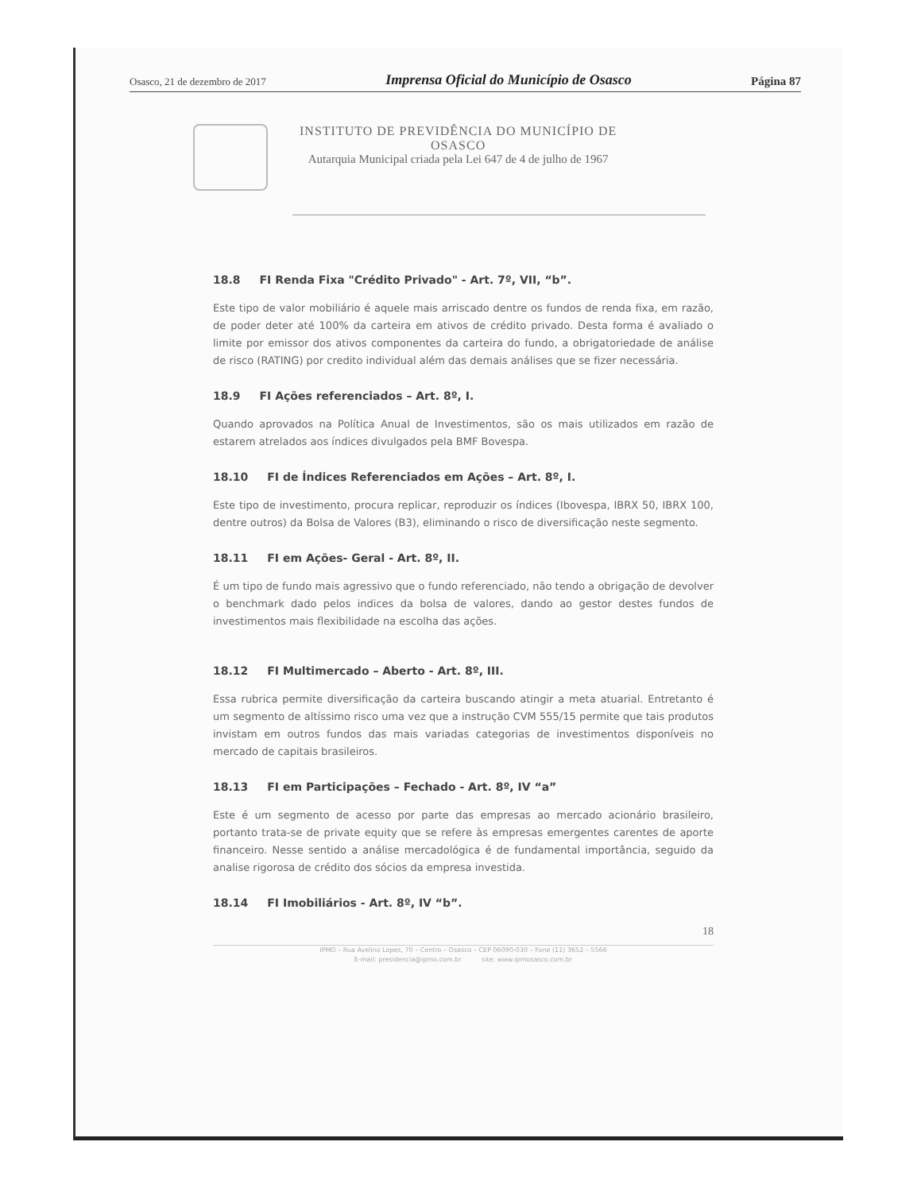Osasco, 21 de dezembro de 2017 Imprensa Oficial do Município de Osasco Página 87
INSTITUTO DE PREVIDÊNCIA DO MUNICÍPIO DE
OSASCO
Autarquia Municipal criada pela Lei 647 de 4 de julho de 1967
18.8 FI Renda Fixa "Crédito Privado" - Art. 7º, VII, “b”.
Este tipo de valor mobiliário é aquele mais arriscado dentre os fundos de renda fixa, em razão, de poder deter até 100% da carteira em ativos de crédito privado. Desta forma é avaliado o limite por emissor dos ativos componentes da carteira do fundo, a obrigatoriedade de análise de risco (RATING) por credito individual além das demais análises que se fizer necessária.
18.9 FI Ações referenciados – Art. 8º, I.
Quando aprovados na Política Anual de Investimentos, são os mais utilizados em razão de estarem atrelados aos índices divulgados pela BMF Bovespa.
18.10 FI de Índices Referenciados em Ações – Art. 8º, I.
Este tipo de investimento, procura replicar, reproduzir os índices (Ibovespa, IBRX 50, IBRX 100, dentre outros) da Bolsa de Valores (B3), eliminando o risco de diversificação neste segmento.
18.11 FI em Ações- Geral - Art. 8º, II.
É um tipo de fundo mais agressivo que o fundo referenciado, não tendo a obrigação de devolver o benchmark dado pelos indices da bolsa de valores, dando ao gestor destes fundos de investimentos mais flexibilidade na escolha das ações.
18.12 FI Multimercado – Aberto - Art. 8º, III.
Essa rubrica permite diversificação da carteira buscando atingir a meta atuarial. Entretanto é um segmento de altíssimo risco uma vez que a instrução CVM 555/15 permite que tais produtos invistam em outros fundos das mais variadas categorias de investimentos disponíveis no mercado de capitais brasileiros.
18.13 FI em Participações – Fechado - Art. 8º, IV “a”
Este é um segmento de acesso por parte das empresas ao mercado acionário brasileiro, portanto trata-se de private equity que se refere às empresas emergentes carentes de aporte financeiro. Nesse sentido a análise mercadológica é de fundamental importância, seguido da analise rigorosa de crédito dos sócios da empresa investida.
18.14 FI Imobiliários - Art. 8º, IV “b”.
18
IPMO – Rua Avelino Lopes, 70 – Centro – Osasco – CEP 06090-030 – Fone (11) 3652 – 5566
E-mail: presidencia@ipmo.com.br site: www.ipmosasco.com.br